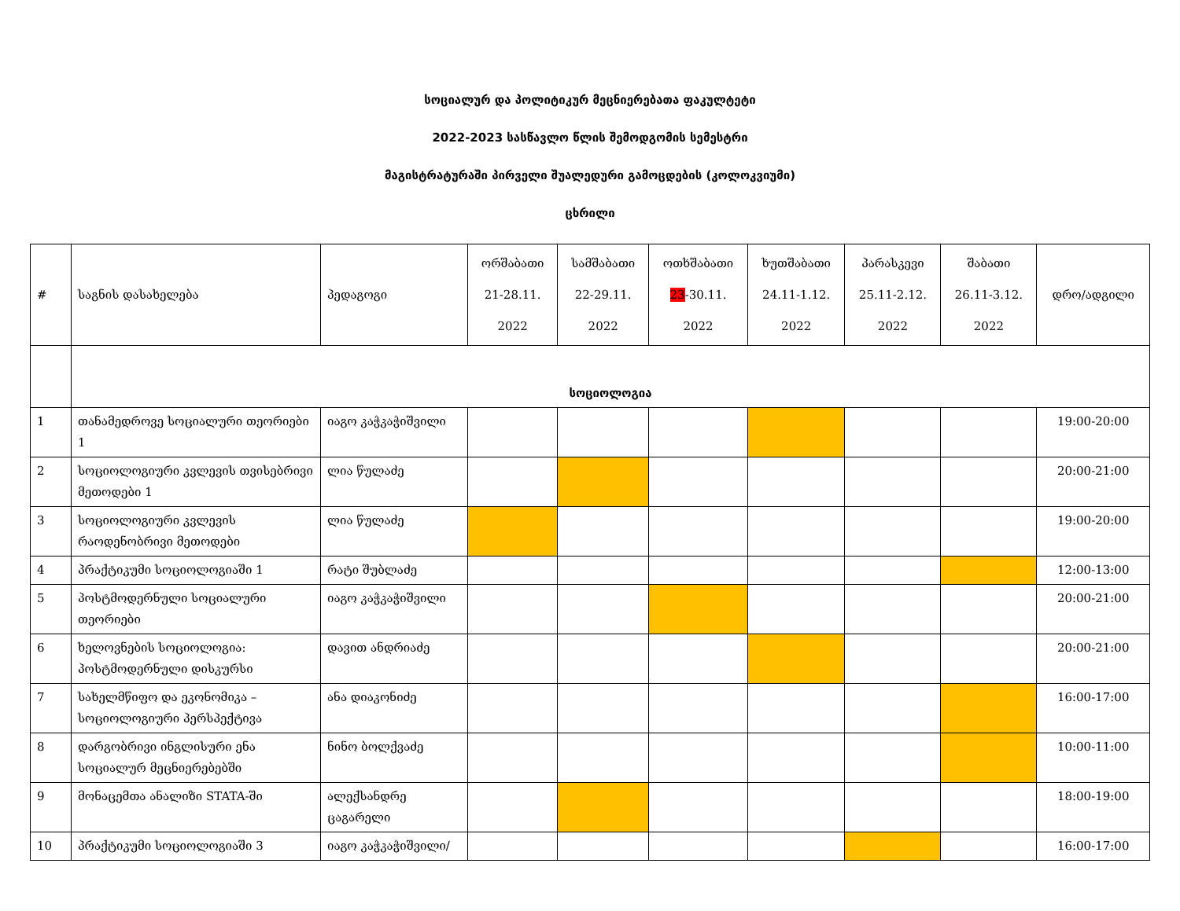სოციალურ და პოლიტიკურ მეცნიერებათა ფაკულტეტი
2022-2023 სასწავლო წლის შემოდგომის სემესტრი
მაგისტრატურაში პირველი შუალედური გამოცდების (კოლოკვიუმი)
ცხრილი
| # | საგნის დასახელება | პედაგოგი | ორშაბათი 21-28.11. 2022 | სამშაბათი 22-29.11. 2022 | ოთხშაბათი 23 -30.11. 2022 | ხუთშაბათი 24.11-1.12. 2022 | პარასკევი 25.11-2.12. 2022 | შაბათი 26.11-3.12. 2022 | დრო/ადგილი |
| --- | --- | --- | --- | --- | --- | --- | --- | --- | --- |
| | სოციოლოგია | | | | | | | | |
| 1 | თანამედროვე სოციალური თეორიები 1 | იაგო კაჭკაჭიშვილი | | | | | | | 19:00-20:00 |
| 2 | სოციოლოგიური კვლევის თვისებრივი მეთოდები 1 | ლია წულაძე | | | | | | | 20:00-21:00 |
| 3 | სოციოლოგიური კვლევის რაოდენობრივი მეთოდები | ლია წულაძე | | | | | | | 19:00-20:00 |
| 4 | პრაქტიკუმი სოციოლოგიაში 1 | რატი შუბლაძე | | | | | | | 12:00-13:00 |
| 5 | პოსტმოდერნული სოციალური თეორიები | იაგო კაჭკაჭიშვილი | | | | | | | 20:00-21:00 |
| 6 | ხელოვნების სოციოლოგია: პოსტმოდერნული დისკურსი | დავით ანდრიაძე | | | | | | | 20:00-21:00 |
| 7 | სახელმწიფო და ეკონომიკა – სოციოლოგიური პერსპექტივა | ანა დიაკონიძე | | | | | | | 16:00-17:00 |
| 8 | დარგობრივი ინგლისური ენა სოციალურ მეცნიერებებში | ნინო ბოლქვაძე | | | | | | | 10:00-11:00 |
| 9 | მონაცემთა ანალიზი STATA-ში | ალექსანდრე ცაგარელი | | | | | | | 18:00-19:00 |
| 10 | პრაქტიკუმი სოციოლოგიაში 3 | იაგო კაჭკაჭიშვილი/ | | | | | | | 16:00-17:00 |